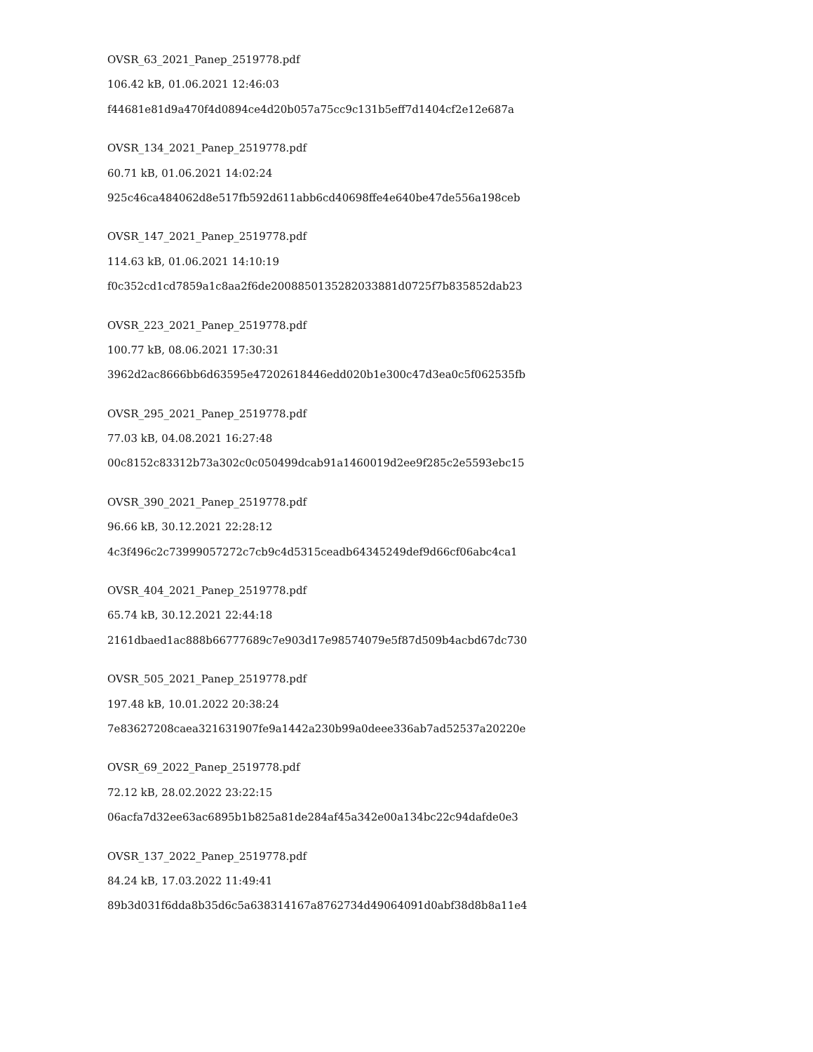OVSR_63_2021_Panep_2519778.pdf
106.42 kB, 01.06.2021 12:46:03
f44681e81d9a470f4d0894ce4d20b057a75cc9c131b5eff7d1404cf2e12e687a
OVSR_134_2021_Panep_2519778.pdf
60.71 kB, 01.06.2021 14:02:24
925c46ca484062d8e517fb592d611abb6cd40698ffe4e640be47de556a198ceb
OVSR_147_2021_Panep_2519778.pdf
114.63 kB, 01.06.2021 14:10:19
f0c352cd1cd7859a1c8aa2f6de2008850135282033881d0725f7b835852dab23
OVSR_223_2021_Panep_2519778.pdf
100.77 kB, 08.06.2021 17:30:31
3962d2ac8666bb6d63595e47202618446edd020b1e300c47d3ea0c5f062535fb
OVSR_295_2021_Panep_2519778.pdf
77.03 kB, 04.08.2021 16:27:48
00c8152c83312b73a302c0c050499dcab91a1460019d2ee9f285c2e5593ebc15
OVSR_390_2021_Panep_2519778.pdf
96.66 kB, 30.12.2021 22:28:12
4c3f496c2c73999057272c7cb9c4d5315ceadb64345249def9d66cf06abc4ca1
OVSR_404_2021_Panep_2519778.pdf
65.74 kB, 30.12.2021 22:44:18
2161dbaed1ac888b66777689c7e903d17e98574079e5f87d509b4acbd67dc730
OVSR_505_2021_Panep_2519778.pdf
197.48 kB, 10.01.2022 20:38:24
7e83627208caea321631907fe9a1442a230b99a0deee336ab7ad52537a20220e
OVSR_69_2022_Panep_2519778.pdf
72.12 kB, 28.02.2022 23:22:15
06acfa7d32ee63ac6895b1b825a81de284af45a342e00a134bc22c94dafde0e3
OVSR_137_2022_Panep_2519778.pdf
84.24 kB, 17.03.2022 11:49:41
89b3d031f6dda8b35d6c5a638314167a8762734d49064091d0abf38d8b8a11e4